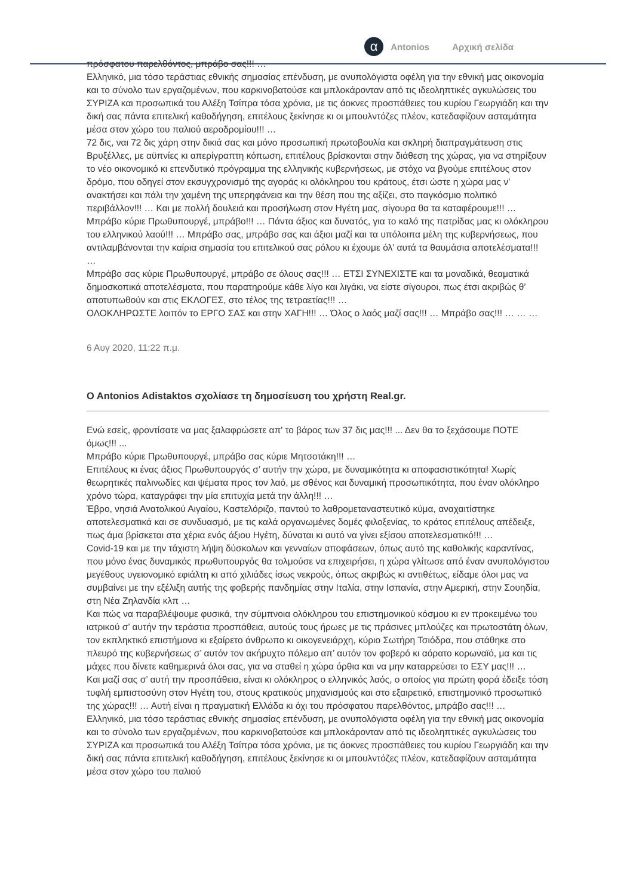α
Antonios Αρχική σελίδα
πρόσφατου παρελθόντος, μπράβο σας!!! …
Ελληνικό, μια τόσο τεράστιας εθνικής σημασίας επένδυση, με ανυπολόγιστα οφέλη για την εθνική μας οικονομία και το σύνολο των εργαζομένων, που καρκινοβατούσε και μπλοκάρονταν από τις ιδεοληπτικές αγκυλώσεις του ΣΥΡΙΖΑ και προσωπικά του Αλέξη Τσίπρα τόσα χρόνια, με τις άοκνες προσπάθειες του κυρίου Γεωργιάδη και την δική σας πάντα επιτελική καθοδήγηση, επιτέλους ξεκίνησε κι οι μπουλντόζες πλέον, κατεδαφίζουν ασταμάτητα μέσα στον χώρο του παλιού αεροδρομίου!!! …
72 δις, ναι 72 δις χάρη στην δικιά σας και μόνο προσωπική πρωτοβουλία και σκληρή διαπραγμάτευση στις Βρυξέλλες, με αϋπνίες κι απερίγραπτη κόπωση, επιτέλους βρίσκονται στην διάθεση της χώρας, για να στηρίξουν το νέο οικονομικό κι επενδυτικό πρόγραμμα της ελληνικής κυβερνήσεως, με στόχο να βγούμε επιτέλους στον δρόμο, που οδηγεί στον εκσυγχρονισμό της αγοράς κι ολόκληρου του κράτους, έτσι ώστε η χώρα μας ν’ ανακτήσει και πάλι την χαμένη της υπερηφάνεια και την θέση που της αξίζει, στο παγκόσμιο πολιτικό περιβάλλον!!! … Και με πολλή δουλειά και προσήλωση στον Ηγέτη μας, σίγουρα θα τα καταφέρουμε!!! …
Μπράβο κύριε Πρωθυπουργέ, μπράβο!!! … Πάντα άξιος και δυνατός, για το καλό της πατρίδας μας κι ολόκληρου του ελληνικού λαού!!! … Μπράβο σας, μπράβο σας και άξιοι μαζί και τα υπόλοιπα μέλη της κυβερνήσεως, που αντιλαμβάνονται την καίρια σημασία του επιτελικού σας ρόλου κι έχουμε όλ’ αυτά τα θαυμάσια αποτελέσματα!!! …
Μπράβο σας κύριε Πρωθυπουργέ, μπράβο σε όλους σας!!! … ΕΤΣΙ ΣΥΝΕΧΙΣΤΕ και τα μοναδικά, θεαματικά δημοσκοπικά αποτελέσματα, που παρατηρούμε κάθε λίγο και λιγάκι, να είστε σίγουροι, πως έτσι ακριβώς θ’ αποτυπωθούν και στις ΕΚΛΟΓΕΣ, στο τέλος της τετραετίας!!! …
ΟΛΟΚΛΗΡΩΣΤΕ λοιπόν το ΕΡΓΟ ΣΑΣ και στην ΧΑΓΗ!!! … Όλος ο λαός μαζί σας!!! … Μπράβο σας!!! … … …
6 Αυγ 2020, 11:22 π.μ.
O Antonios Adistaktos σχολίασε τη δημοσίευση του χρήστη Real.gr.
Ενώ εσείς, φροντίσατε να μας ξαλαφρώσετε απ' το βάρος των 37 δις μας!!! ... Δεν θα το ξεχάσουμε ΠΟΤΕ όμως!!! ...
Μπράβο κύριε Πρωθυπουργέ, μπράβο σας κύριε Μητσοτάκη!!! …
Επιτέλους κι ένας άξιος Πρωθυπουργός σ’ αυτήν την χώρα, με δυναμικότητα κι αποφασιστικότητα! Χωρίς θεωρητικές παλινωδίες και ψέματα προς τον λαό, με σθένος και δυναμική προσωπικότητα, που έναν ολόκληρο χρόνο τώρα, καταγράφει την μία επιτυχία μετά την άλλη!!! …
Έβρο, νησιά Ανατολικού Αιγαίου, Καστελόριζο, παντού το λαθρομεταναστευτικό κύμα, αναχαιτίστηκε αποτελεσματικά και σε συνδυασμό, με τις καλά οργανωμένες δομές φιλοξενίας, το κράτος επιτέλους απέδειξε, πως άμα βρίσκεται στα χέρια ενός άξιου Ηγέτη, δύναται κι αυτό να γίνει εξίσου αποτελεσματικό!!! …
Covid-19 και με την τάχιστη λήψη δύσκολων και γενναίων αποφάσεων, όπως αυτό της καθολικής καραντίνας, που μόνο ένας δυναμικός πρωθυπουργός θα τολμούσε να επιχειρήσει, η χώρα γλίτωσε από έναν ανυπολόγιστου μεγέθους υγειονομικό εφιάλτη κι από χιλιάδες ίσως νεκρούς, όπως ακριβώς κι αντιθέτως, είδαμε όλοι μας να συμβαίνει με την εξέλιξη αυτής της φοβερής πανδημίας στην Ιταλία, στην Ισπανία, στην Αμερική, στην Σουηδία, στη Νέα Ζηλανδία κλπ …
Και πώς να παραβλέψουμε φυσικά, την σύμπνοια ολόκληρου του επιστημονικού κόσμου κι εν προκειμένω του ιατρικού σ’ αυτήν την τεράστια προσπάθεια, αυτούς τους ήρωες με τις πράσινες μπλούζες και πρωτοστάτη όλων, τον εκπληκτικό επιστήμονα κι εξαίρετο άνθρωπο κι οικογενειάρχη, κύριο Σωτήρη Τσιόδρα, που στάθηκε στο πλευρό της κυβερνήσεως σ’ αυτόν τον ακήρυχτο πόλεμο απ’ αυτόν τον φοβερό κι αόρατο κορωναϊό, μα και τις μάχες που δίνετε καθημερινά όλοι σας, για να σταθεί η χώρα όρθια και να μην καταρρεύσει το ΕΣΥ μας!!! …
Και μαζί σας σ’ αυτή την προσπάθεια, είναι κι ολόκληρος ο ελληνικός λαός, ο οποίος για πρώτη φορά έδειξε τόση τυφλή εμπιστοσύνη στον Ηγέτη του, στους κρατικούς μηχανισμούς και στο εξαιρετικό, επιστημονικό προσωπικό της χώρας!!! … Αυτή είναι η πραγματική Ελλάδα κι όχι του πρόσφατου παρελθόντος, μπράβο σας!!! …
Ελληνικό, μια τόσο τεράστιας εθνικής σημασίας επένδυση, με ανυπολόγιστα οφέλη για την εθνική μας οικονομία και το σύνολο των εργαζομένων, που καρκινοβατούσε και μπλοκάρονταν από τις ιδεοληπτικές αγκυλώσεις του ΣΥΡΙΖΑ και προσωπικά του Αλέξη Τσίπρα τόσα χρόνια, με τις άοκνες προσπάθειες του κυρίου Γεωργιάδη και την δική σας πάντα επιτελική καθοδήγηση, επιτέλους ξεκίνησε κι οι μπουλντόζες πλέον, κατεδαφίζουν ασταμάτητα μέσα στον χώρο του παλιού